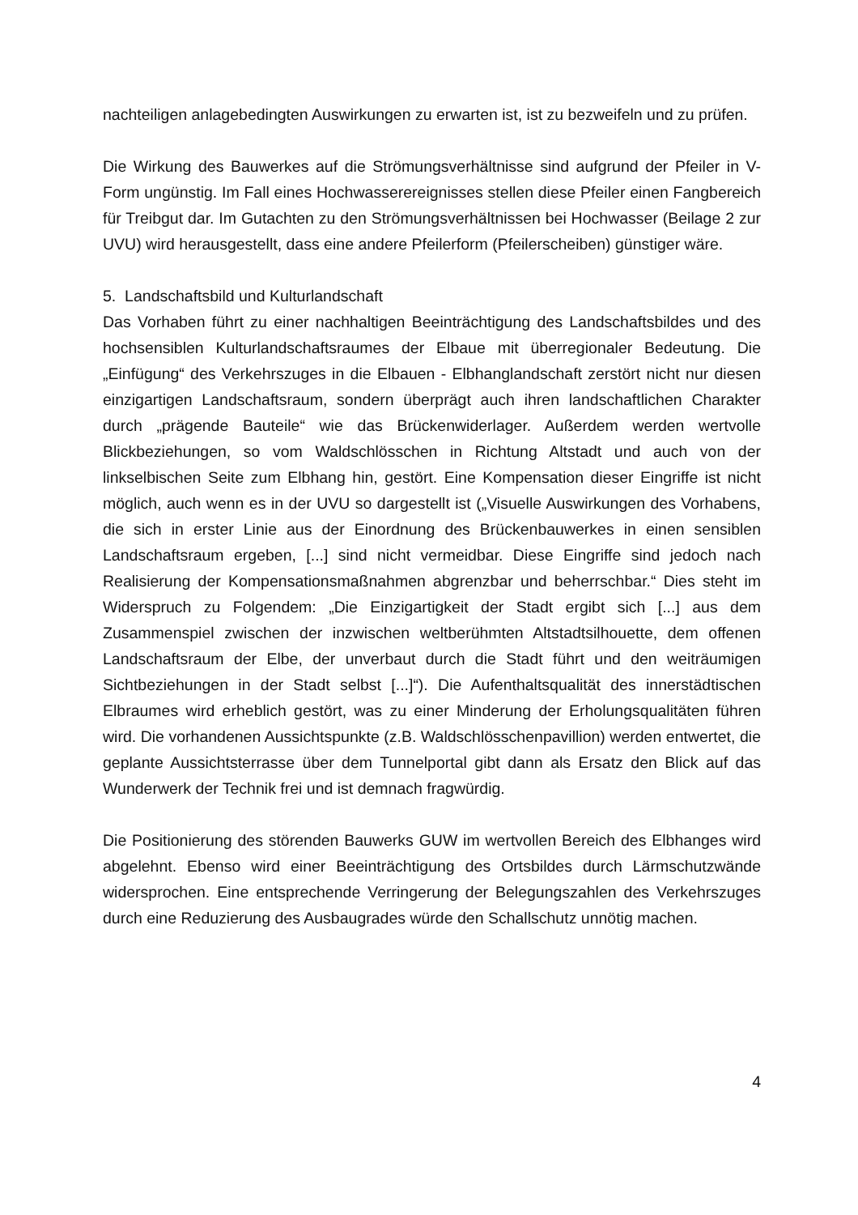nachteiligen anlagebedingten Auswirkungen zu erwarten ist, ist zu bezweifeln und zu prüfen.
Die Wirkung des Bauwerkes auf die Strömungsverhältnisse sind aufgrund der Pfeiler in V-Form ungünstig. Im Fall eines Hochwasserereignisses stellen diese Pfeiler einen Fangbereich für Treibgut dar. Im Gutachten zu den Strömungsverhältnissen bei Hochwasser (Beilage 2 zur UVU) wird herausgestellt, dass eine andere Pfeilerform (Pfeilerscheiben) günstiger wäre.
5. Landschaftsbild und Kulturlandschaft
Das Vorhaben führt zu einer nachhaltigen Beeinträchtigung des Landschaftsbildes und des hochsensiblen Kulturlandschaftsraumes der Elbaue mit überregionaler Bedeutung. Die „Einfügung“ des Verkehrszuges in die Elbauen - Elbhanglandschaft zerstört nicht nur diesen einzigartigen Landschaftsraum, sondern überprägt auch ihren landschaftlichen Charakter durch „prägende Bauteile“ wie das Brückenwiderlager. Außerdem werden wertvolle Blickbeziehungen, so vom Waldschlösschen in Richtung Altstadt und auch von der linkselbischen Seite zum Elbhang hin, gestört. Eine Kompensation dieser Eingriffe ist nicht möglich, auch wenn es in der UVU so dargestellt ist („Visuelle Auswirkungen des Vorhabens, die sich in erster Linie aus der Einordnung des Brückenbauwerkes in einen sensiblen Landschaftsraum ergeben, [...] sind nicht vermeidbar. Diese Eingriffe sind jedoch nach Realisierung der Kompensationsmaßnahmen abgrenzbar und beherrschbar.“ Dies steht im Widerspruch zu Folgendem: „Die Einzigartigkeit der Stadt ergibt sich [...] aus dem Zusammenspiel zwischen der inzwischen weltberühmten Altstadtsilhouette, dem offenen Landschaftsraum der Elbe, der unverbaut durch die Stadt führt und den weiträumigen Sichtbeziehungen in der Stadt selbst [...]“). Die Aufenthaltsqualität des innerstädtischen Elbraumes wird erheblich gestört, was zu einer Minderung der Erholungsqualitäten führen wird. Die vorhandenen Aussichtspunkte (z.B. Waldschlösschenpavillion) werden entwertet, die geplante Aussichtsterrasse über dem Tunnelportal gibt dann als Ersatz den Blick auf das Wunderwerk der Technik frei und ist demnach fragwürdig.
Die Positionierung des störenden Bauwerks GUW im wertvollen Bereich des Elbhanges wird abgelehnt. Ebenso wird einer Beeinträchtigung des Ortsbildes durch Lärmschutzwände widersprochen. Eine entsprechende Verringerung der Belegungszahlen des Verkehrszuges durch eine Reduzierung des Ausbaugrades würde den Schallschutz unnötig machen.
4